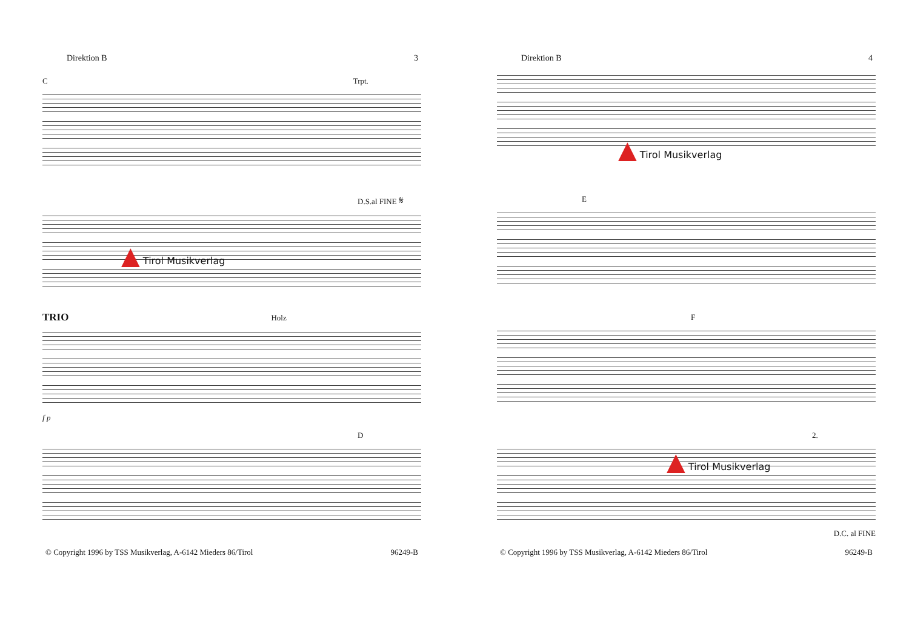Direktion B 3
C Trpt.
D.S.al FINE 𝄋
▲ Tirol Musikverlag
TRIO Holz
f p
D
© Copyright 1996 by TSS Musikverlag, A-6142 Mieders 86/Tirol 96249-B
Direktion B 4
▲ Tirol Musikverlag
E
F
2.
▲ Tirol Musikverlag
D.C. al FINE
© Copyright 1996 by TSS Musikverlag, A-6142 Mieders 86/Tirol 96249-B